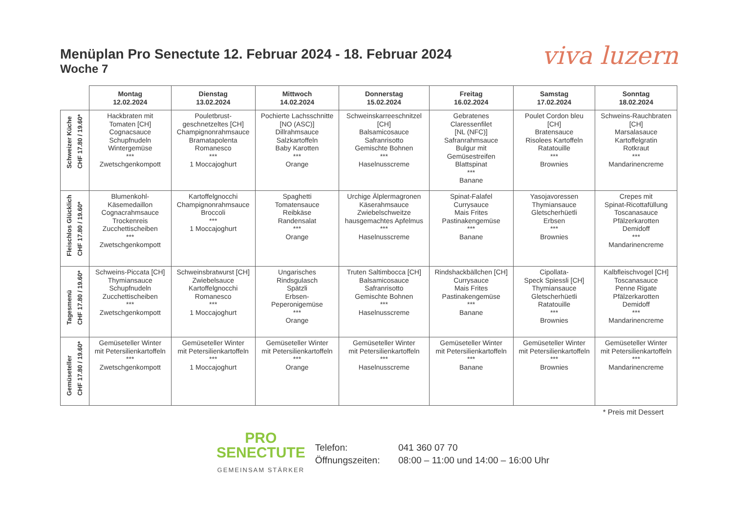viva luzern
Menüplan Pro Senectute 12. Februar 2024 - 18. Februar 2024
Woche 7
| | Montag 12.02.2024 | Dienstag 13.02.2024 | Mittwoch 14.02.2024 | Donnerstag 15.02.2024 | Freitag 16.02.2024 | Samstag 17.02.2024 | Sonntag 18.02.2024 |
| --- | --- | --- | --- | --- | --- | --- | --- |
| Schweizer Küche CHF 17.80 / 19.60* | Hackbraten mit Tomaten [CH] Cognacsauce Schupfnudeln Wintergemüse *** Zwetschgenkompott | Pouletbrust- geschnetzeltes [CH] Champignonrahmsauce Bramatapolenta Romanesco *** 1 Moccajoghurt | Pochierte Lachsschnitte [NO (ASC)] Dillrahmsauce Salzkartoffeln Baby Karotten *** Orange | Schweinskarreeschnitzel [CH] Balsamicosauce Safranrisotto Gemischte Bohnen *** Haselnusscreme | Gebratenes Claressenfilet [NL (NFC)] Safranrahmsauce Bulgur mit Gemüsestreifen Blattspinat *** Banane | Poulet Cordon bleu [CH] Bratensauce Risolees Kartoffeln Ratatouille *** Brownies | Schweins-Rauchbraten [CH] Marsalasauce Kartoffelgratin Rotkraut *** Mandarinencreme |
| Fleischlos Glücklich CHF 17.80 / 19.60* | Blumenkohl- Käsemedaillon Cognacrahmsauce Trockenreis Zucchettischeiben *** Zwetschgenkompott | Kartoffelgnocchi Champignonrahmsauce Broccoli *** 1 Moccajoghurt | Spaghetti Tomatensauce Reibkäse Randensalat *** Orange | Urchige Älplermagronen Käserahmsauce Zwiebelschweitze hausgemachtes Apfelmus *** Haselnusscreme | Spinat-Falafel Currysauce Mais Frites Pastinakengemüse *** Banane | Yasojavoressen Thymiansauce Gletscherhüetli Erbsen *** Brownies | Crepes mit Spinat-Ricottafüllung Toscanasauce Pfälzerkarotten Demidoff *** Mandarinencreme |
| Tagesmenü CHF 17.80 / 19.60* | Schweins-Piccata [CH] Thymiansauce Schupfnudeln Zucchettischeiben *** Zwetschgenkompott | Schweinsbratwurst [CH] Zwiebelsauce Kartoffelgnocchi Romanesco *** 1 Moccajoghurt | Ungarisches Rindsgulasch Spätzli Erbsen- Peperonigemüse *** Orange | Truten Saltimbocca [CH] Balsamicosauce Safranrisotto Gemischte Bohnen *** Haselnusscreme | Rindshackbällchen [CH] Currysauce Mais Frites Pastinakengemüse *** Banane | Cipollata- Speck Spiessli [CH] Thymiansauce Gletscherhüetli Ratatouille *** Brownies | Kalbfleischvogel [CH] Toscanasauce Penne Rigate Pfälzerkarotten Demidoff *** Mandarinencreme |
| Gemüseteller CHF 17.80 / 19.60* | Gemüseteller Winter mit Petersilienkartoffeln *** Zwetschgenkompott | Gemüseteller Winter mit Petersilienkartoffeln *** 1 Moccajoghurt | Gemüseteller Winter mit Petersilienkartoffeln *** Orange | Gemüseteller Winter mit Petersilienkartoffeln *** Haselnusscreme | Gemüseteller Winter mit Petersilienkartoffeln *** Banane | Gemüseteller Winter mit Petersilienkartoffeln *** Brownies | Gemüseteller Winter mit Petersilienkartoffeln *** Mandarinencreme |
* Preis mit Dessert
PRO
SENECTUTE
GEMEINSAM STÄRKER
Telefon: 041 360 07 70
Öffnungszeiten: 08:00 – 11:00 und 14:00 – 16:00 Uhr